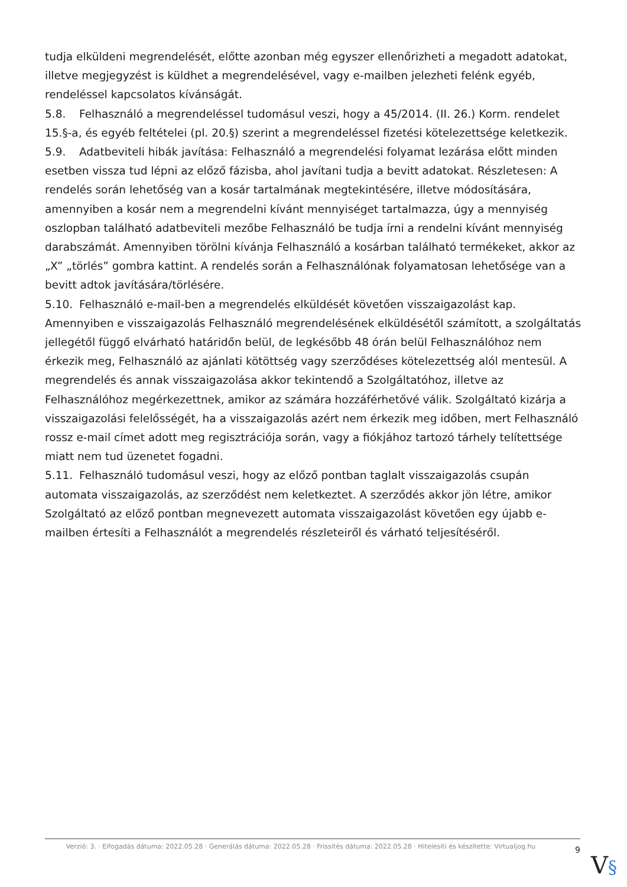tudja elküldeni megrendelését, előtte azonban még egyszer ellenőrizheti a megadott adatokat, illetve megjegyzést is küldhet a megrendelésével, vagy e-mailben jelezheti felénk egyéb, rendeléssel kapcsolatos kívánságát.
5.8. Felhasználó a megrendeléssel tudomásul veszi, hogy a 45/2014. (II. 26.) Korm. rendelet 15.§-a, és egyéb feltételei (pl. 20.§) szerint a megrendeléssel fizetési kötelezettsége keletkezik.
5.9. Adatbeviteli hibák javítása: Felhasználó a megrendelési folyamat lezárása előtt minden esetben vissza tud lépni az előző fázisba, ahol javítani tudja a bevitt adatokat. Részletesen: A rendelés során lehetőség van a kosár tartalmának megtekintésére, illetve módosítására, amennyiben a kosár nem a megrendelni kívánt mennyiséget tartalmazza, úgy a mennyiség oszlopban található adatbeviteli mezőbe Felhasználó be tudja írni a rendelni kívánt mennyiség darabszámát. Amennyiben törölni kívánja Felhasználó a kosárban található termékeket, akkor az „X” „törlés” gombra kattint. A rendelés során a Felhasználónak folyamatosan lehetősége van a bevitt adtok javítására/törlésére.
5.10. Felhasználó e-mail-ben a megrendelés elküldését követően visszaigazolást kap. Amennyiben e visszaigazolás Felhasználó megrendelésének elküldésétől számított, a szolgáltatás jellegétől függő elvárható határidőn belül, de legkésőbb 48 órán belül Felhasználóhoz nem érkezik meg, Felhasználó az ajánlati kötöttség vagy szerződéses kötelezettség alól mentesül. A megrendelés és annak visszaigazolása akkor tekintendő a Szolgáltatóhoz, illetve az Felhasználóhoz megérkezettnek, amikor az számára hozzáférhetővé válik. Szolgáltató kizárja a visszaigazolási felelősségét, ha a visszaigazolás azért nem érkezik meg időben, mert Felhasználó rossz e-mail címet adott meg regisztrációja során, vagy a fiókjához tartozó tárhely telítettsége miatt nem tud üzenetet fogadni.
5.11. Felhasználó tudomásul veszi, hogy az előző pontban taglalt visszaigazolás csupán automata visszaigazolás, az szerződést nem keletkeztet. A szerződés akkor jön létre, amikor Szolgáltató az előző pontban megnevezett automata visszaigazolást követően egy újabb e-mailben értesíti a Felhasználót a megrendelés részleteiről és várható teljesítéséről.
Verzió: 3. · Elfogadás dátuma: 2022.05.28 · Generálás dátuma: 2022.05.28 · Frissítés dátuma: 2022.05.28 · Hitelesíti és készítette: Virtualjog.hu
9
V§